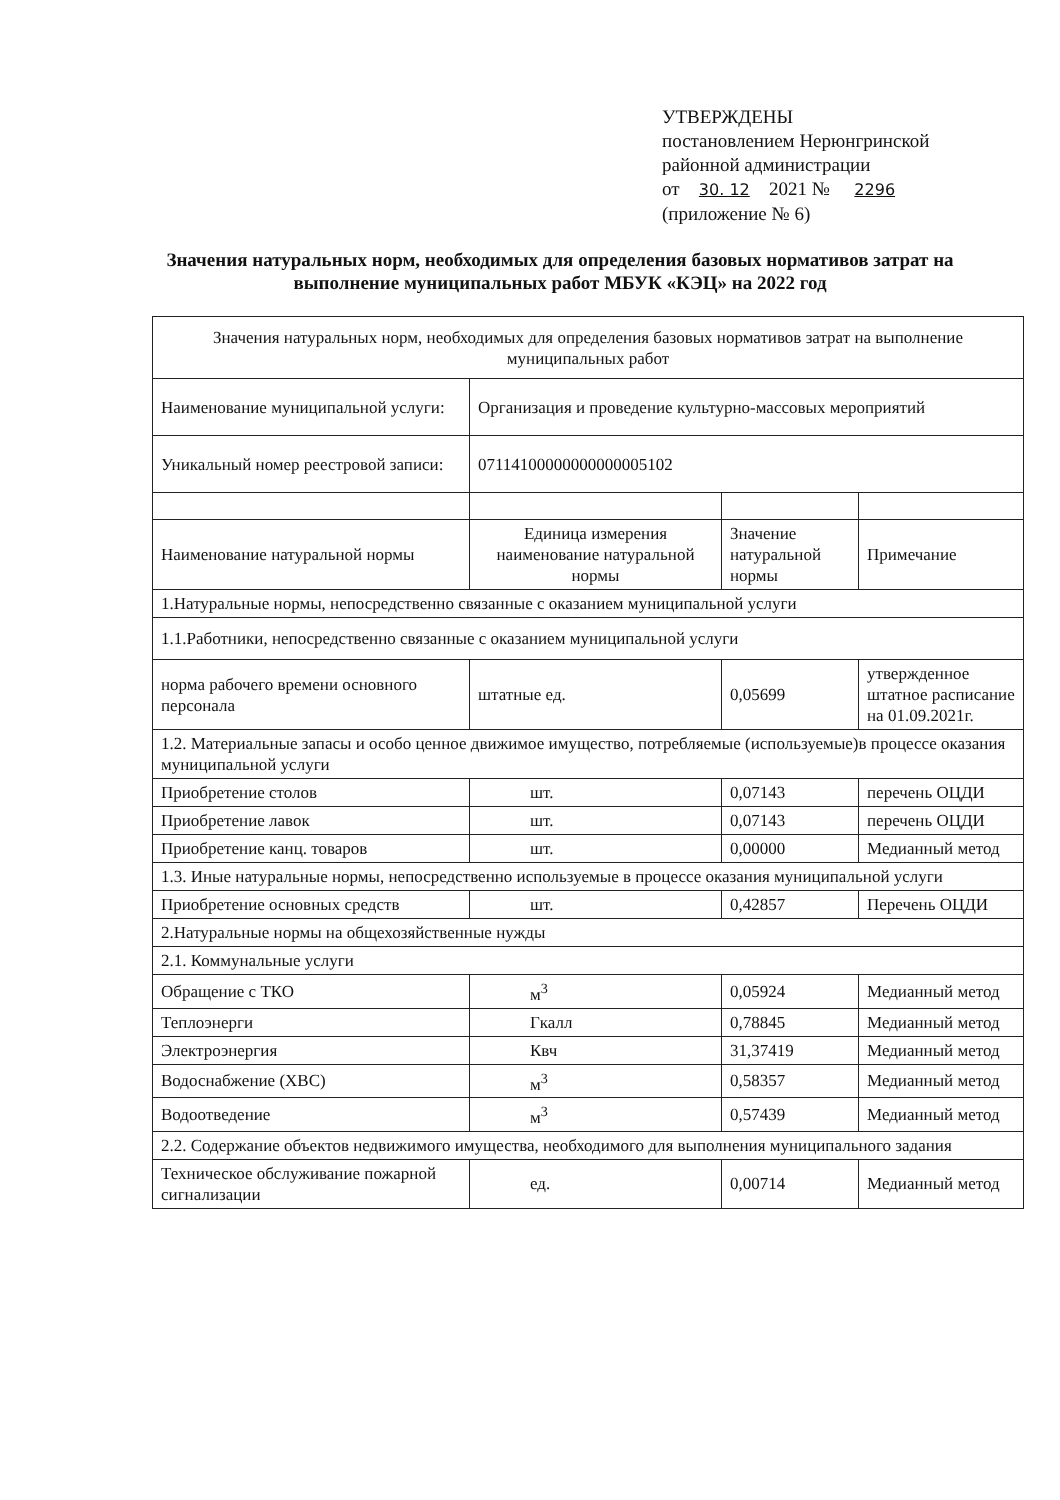УТВЕРЖДЕНЫ
постановлением Нерюнгринской
районной администрации
от 30. 12 2021 № 2296
(приложение № 6)
Значения натуральных норм, необходимых для определения базовых нормативов затрат на выполнение муниципальных работ МБУК «КЭЦ» на 2022 год
| Значения натуральных норм, необходимых для определения базовых нормативов затрат на выполнение муниципальных работ | | | |
| Наименование муниципальной услуги: | Организация и проведение культурно-массовых мероприятий | | |
| Уникальный номер реестровой записи: | 07114100000000000005102 | | |
| Наименование натуральной нормы | Единица измерения наименование натуральной нормы | Значение натуральной нормы | Примечание |
| 1.Натуральные нормы, непосредственно связанные с оказанием муниципальной услуги | | | |
| 1.1.Работники, непосредственно связанные с оказанием муниципальной услуги | | | |
| норма рабочего времени основного персонала | штатные ед. | 0,05699 | утвержденное штатное расписание на 01.09.2021г. |
| 1.2. Материальные запасы и особо ценное движимое имущество, потребляемые (используемые)в процессе оказания муниципальной услуги | | | |
| Приобретение столов | шт. | 0,07143 | перечень ОЦДИ |
| Приобретение лавок | шт. | 0,07143 | перечень ОЦДИ |
| Приобретение канц. товаров | шт. | 0,00000 | Медианный метод |
| 1.3. Иные натуральные нормы, непосредственно используемые в процессе оказания муниципальной услуги | | | |
| Приобретение основных средств | шт. | 0,42857 | Перечень ОЦДИ |
| 2.Натуральные нормы на общехозяйственные нужды | | | |
| 2.1. Коммунальные услуги | | | |
| Обращение с ТКО | м<sup>3</sup> | 0,05924 | Медианный метод |
| Теплоэнерги | Гкалл | 0,78845 | Медианный метод |
| Электроэнергия | Квч | 31,37419 | Медианный метод |
| Водоснабжение (ХВС) | м<sup>3</sup> | 0,58357 | Медианный метод |
| Водоотведение | м<sup>3</sup> | 0,57439 | Медианный метод |
| 2.2. Содержание объектов недвижимого имущества, необходимого для выполнения муниципального задания | | | |
| Техническое обслуживание пожарной сигнализации | ед. | 0,00714 | Медианный метод |